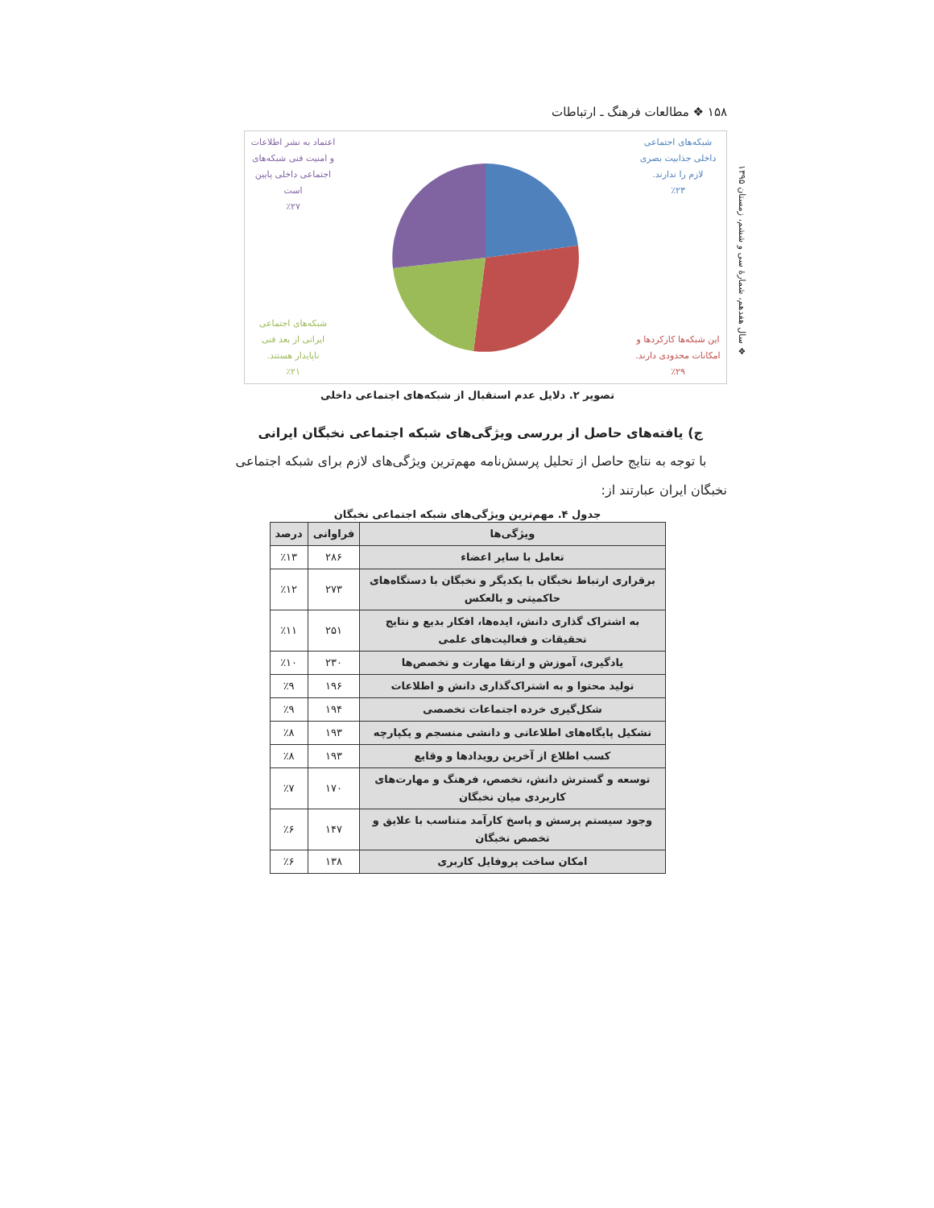❖ سال هفدهم، شمارهٔ سی و ششم، زمستان ۱۳۹۵
۱۵۸ ❖ مطالعات فرهنگ ـ ارتباطات
شبکه‌های اجتماعی
داخلی جذابیت بصری
لازم را ندارند.
٪۲۳
این شبکه‌ها کارکردها و
امکانات محدودی دارند.
٪۲۹
اعتماد به نشر اطلاعات
و امنیت فنی شبکه‌های
اجتماعی داخلی پایین
است
٪۲۷
شبکه‌های اجتماعی
ایرانی از بعد فنی
ناپایدار هستند.
٪۲۱
تصویر ۲. دلایل عدم استقبال از شبکه‌های اجتماعی داخلی
ج) یافته‌های حاصل از بررسی ویژگی‌های شبکه اجتماعی نخبگان ایرانی
با توجه به نتایج حاصل از تحلیل پرسش‌نامه مهم‌ترین ویژگی‌های لازم برای شبکه اجتماعی نخبگان ایران عبارتند از:
جدول ۴. مهم‌ترین ویژگی‌های شبکه اجتماعی نخبگان
| ویژگی‌ها | فراوانی | درصد |
| --- | --- | --- |
| تعامل با سایر اعضاء | ۲۸۶ | ٪۱۳ |
| برقراری ارتباط نخبگان با یکدیگر و نخبگان با دستگاه‌های حاکمیتی و بالعکس | ۲۷۳ | ٪۱۲ |
| به اشتراک گذاری دانش، ایده‌ها، افکار بدیع و نتایج تحقیقات و فعالیت‌های علمی | ۲۵۱ | ٪۱۱ |
| یادگیری، آموزش و ارتقا مهارت و تخصص‌ها | ۲۳۰ | ٪۱۰ |
| تولید محتوا و به اشتراک‌گذاری دانش و اطلاعات | ۱۹۶ | ٪۹ |
| شکل‌گیری خرده اجتماعات تخصصی | ۱۹۴ | ٪۹ |
| تشکیل پایگاه‌های اطلاعاتی و دانشی منسجم و یکپارچه | ۱۹۳ | ٪۸ |
| کسب اطلاع از آخرین رویدادها و وقایع | ۱۹۳ | ٪۸ |
| توسعه و گسترش دانش، تخصص، فرهنگ و مهارت‌های کاربردی میان نخبگان | ۱۷۰ | ٪۷ |
| وجود سیستم پرسش و پاسخ کارآمد متناسب با علایق و تخصص نخبگان | ۱۴۷ | ٪۶ |
| امکان ساخت پروفایل کاربری | ۱۳۸ | ٪۶ |